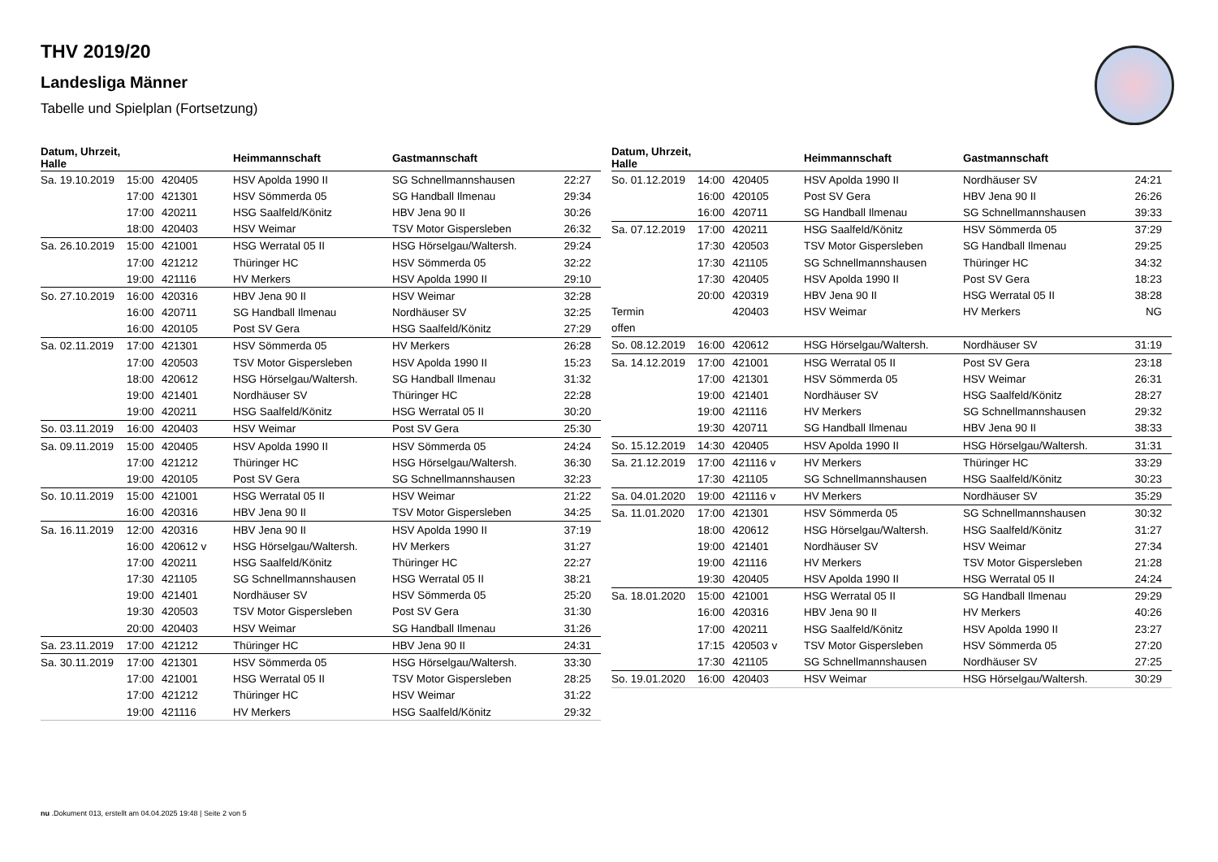THV 2019/20
Landesliga Männer
Tabelle und Spielplan (Fortsetzung)
| Datum, Uhrzeit, Halle | | | Heimmannschaft | Gastmannschaft | |
| --- | --- | --- | --- | --- | --- |
| Sa. 19.10.2019 | 15:00 | 420405 | HSV Apolda 1990 II | SG Schnellmannshausen | 22:27 |
| | 17:00 | 421301 | HSV Sömmerda 05 | SG Handball Ilmenau | 29:34 |
| | 17:00 | 420211 | HSG Saalfeld/Könitz | HBV Jena 90 II | 30:26 |
| | 18:00 | 420403 | HSV Weimar | TSV Motor Gispersleben | 26:32 |
| Sa. 26.10.2019 | 15:00 | 421001 | HSG Werratal 05 II | HSG Hörselgau/Waltersh. | 29:24 |
| | 17:00 | 421212 | Thüringer HC | HSV Sömmerda 05 | 32:22 |
| | 19:00 | 421116 | HV Merkers | HSV Apolda 1990 II | 29:10 |
| So. 27.10.2019 | 16:00 | 420316 | HBV Jena 90 II | HSV Weimar | 32:28 |
| | 16:00 | 420711 | SG Handball Ilmenau | Nordhäuser SV | 32:25 |
| | 16:00 | 420105 | Post SV Gera | HSG Saalfeld/Könitz | 27:29 |
| Sa. 02.11.2019 | 17:00 | 421301 | HSV Sömmerda 05 | HV Merkers | 26:28 |
| | 17:00 | 420503 | TSV Motor Gispersleben | HSV Apolda 1990 II | 15:23 |
| | 18:00 | 420612 | HSG Hörselgau/Waltersh. | SG Handball Ilmenau | 31:32 |
| | 19:00 | 421401 | Nordhäuser SV | Thüringer HC | 22:28 |
| | 19:00 | 420211 | HSG Saalfeld/Könitz | HSG Werratal 05 II | 30:20 |
| So. 03.11.2019 | 16:00 | 420403 | HSV Weimar | Post SV Gera | 25:30 |
| Sa. 09.11.2019 | 15:00 | 420405 | HSV Apolda 1990 II | HSV Sömmerda 05 | 24:24 |
| | 17:00 | 421212 | Thüringer HC | HSG Hörselgau/Waltersh. | 36:30 |
| | 19:00 | 420105 | Post SV Gera | SG Schnellmannshausen | 32:23 |
| So. 10.11.2019 | 15:00 | 421001 | HSG Werratal 05 II | HSV Weimar | 21:22 |
| | 16:00 | 420316 | HBV Jena 90 II | TSV Motor Gispersleben | 34:25 |
| Sa. 16.11.2019 | 12:00 | 420316 | HBV Jena 90 II | HSV Apolda 1990 II | 37:19 |
| | 16:00 | 420612 v | HSG Hörselgau/Waltersh. | HV Merkers | 31:27 |
| | 17:00 | 420211 | HSG Saalfeld/Könitz | Thüringer HC | 22:27 |
| | 17:30 | 421105 | SG Schnellmannshausen | HSG Werratal 05 II | 38:21 |
| | 19:00 | 421401 | Nordhäuser SV | HSV Sömmerda 05 | 25:20 |
| | 19:30 | 420503 | TSV Motor Gispersleben | Post SV Gera | 31:30 |
| | 20:00 | 420403 | HSV Weimar | SG Handball Ilmenau | 31:26 |
| Sa. 23.11.2019 | 17:00 | 421212 | Thüringer HC | HBV Jena 90 II | 24:31 |
| Sa. 30.11.2019 | 17:00 | 421301 | HSV Sömmerda 05 | HSG Hörselgau/Waltersh. | 33:30 |
| | 17:00 | 421001 | HSG Werratal 05 II | TSV Motor Gispersleben | 28:25 |
| | 17:00 | 421212 | Thüringer HC | HSV Weimar | 31:22 |
| | 19:00 | 421116 | HV Merkers | HSG Saalfeld/Könitz | 29:32 |
| Datum, Uhrzeit, Halle | | | Heimmannschaft | Gastmannschaft | |
| --- | --- | --- | --- | --- | --- |
| So. 01.12.2019 | 14:00 | 420405 | HSV Apolda 1990 II | Nordhäuser SV | 24:21 |
| | 16:00 | 420105 | Post SV Gera | HBV Jena 90 II | 26:26 |
| | 16:00 | 420711 | SG Handball Ilmenau | SG Schnellmannshausen | 39:33 |
| Sa. 07.12.2019 | 17:00 | 420211 | HSG Saalfeld/Könitz | HSV Sömmerda 05 | 37:29 |
| | 17:30 | 420503 | TSV Motor Gispersleben | SG Handball Ilmenau | 29:25 |
| | 17:30 | 421105 | SG Schnellmannshausen | Thüringer HC | 34:32 |
| | 17:30 | 420405 | HSV Apolda 1990 II | Post SV Gera | 18:23 |
| | 20:00 | 420319 | HBV Jena 90 II | HSG Werratal 05 II | 38:28 |
| Termin | | 420403 | HSV Weimar | HV Merkers | NG |
| offen | | | | | |
| So. 08.12.2019 | 16:00 | 420612 | HSG Hörselgau/Waltersh. | Nordhäuser SV | 31:19 |
| Sa. 14.12.2019 | 17:00 | 421001 | HSG Werratal 05 II | Post SV Gera | 23:18 |
| | 17:00 | 421301 | HSV Sömmerda 05 | HSV Weimar | 26:31 |
| | 19:00 | 421401 | Nordhäuser SV | HSG Saalfeld/Könitz | 28:27 |
| | 19:00 | 421116 | HV Merkers | SG Schnellmannshausen | 29:32 |
| | 19:30 | 420711 | SG Handball Ilmenau | HBV Jena 90 II | 38:33 |
| So. 15.12.2019 | 14:30 | 420405 | HSV Apolda 1990 II | HSG Hörselgau/Waltersh. | 31:31 |
| Sa. 21.12.2019 | 17:00 | 421116 v | HV Merkers | Thüringer HC | 33:29 |
| | 17:30 | 421105 | SG Schnellmannshausen | HSG Saalfeld/Könitz | 30:23 |
| Sa. 04.01.2020 | 19:00 | 421116 v | HV Merkers | Nordhäuser SV | 35:29 |
| Sa. 11.01.2020 | 17:00 | 421301 | HSV Sömmerda 05 | SG Schnellmannshausen | 30:32 |
| | 18:00 | 420612 | HSG Hörselgau/Waltersh. | HSG Saalfeld/Könitz | 31:27 |
| | 19:00 | 421401 | Nordhäuser SV | HSV Weimar | 27:34 |
| | 19:00 | 421116 | HV Merkers | TSV Motor Gispersleben | 21:28 |
| | 19:30 | 420405 | HSV Apolda 1990 II | HSG Werratal 05 II | 24:24 |
| Sa. 18.01.2020 | 15:00 | 421001 | HSG Werratal 05 II | SG Handball Ilmenau | 29:29 |
| | 16:00 | 420316 | HBV Jena 90 II | HV Merkers | 40:26 |
| | 17:00 | 420211 | HSG Saalfeld/Könitz | HSV Apolda 1990 II | 23:27 |
| | 17:15 | 420503 v | TSV Motor Gispersleben | HSV Sömmerda 05 | 27:20 |
| | 17:30 | 421105 | SG Schnellmannshausen | Nordhäuser SV | 27:25 |
| So. 19.01.2020 | 16:00 | 420403 | HSV Weimar | HSG Hörselgau/Waltersh. | 30:29 |
nu .Dokument 013, erstellt am 04.04.2025 19:48 | Seite 2 von 5